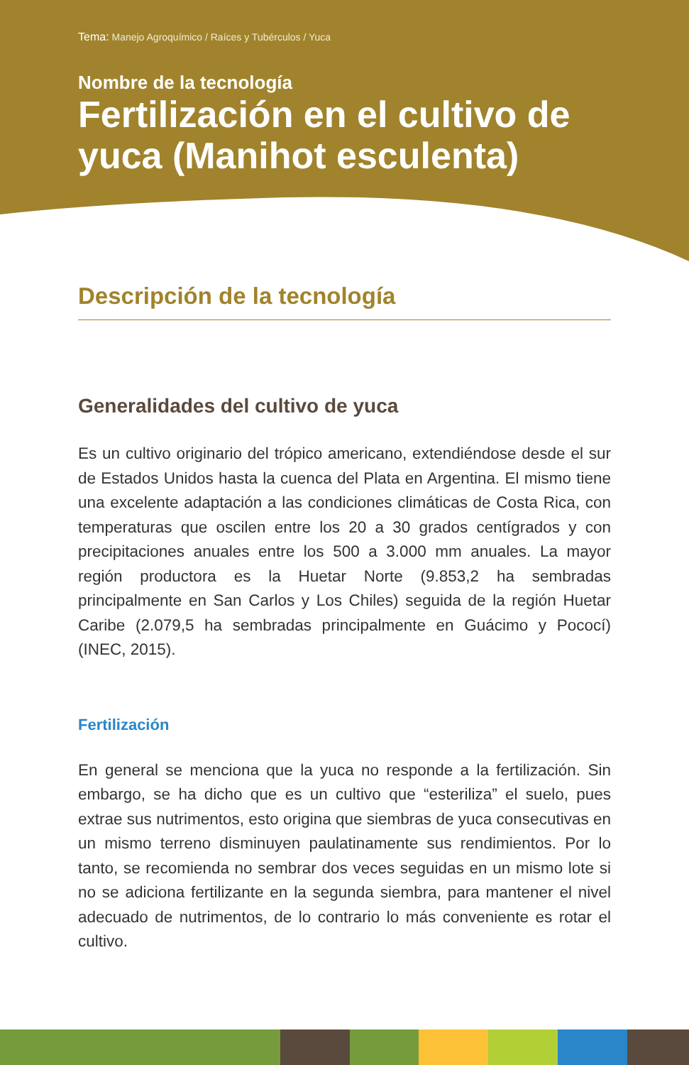Tema: Manejo Agroquímico / Raíces y Tubérculos / Yuca
Nombre de la tecnología
Fertilización en el cultivo de yuca (Manihot esculenta)
Descripción de la tecnología
Generalidades del cultivo de yuca
Es un cultivo originario del trópico americano, extendiéndose desde el sur de Estados Unidos hasta la cuenca del Plata en Argentina. El mismo tiene una excelente adaptación a las condiciones climáticas de Costa Rica, con temperaturas que oscilen entre los 20 a 30 grados centígrados y con precipitaciones anuales entre los 500 a 3.000 mm anuales. La mayor región productora es la Huetar Norte (9.853,2 ha sembradas principalmente en San Carlos y Los Chiles) seguida de la región Huetar Caribe (2.079,5 ha sembradas principalmente en Guácimo y Pococí) (INEC, 2015).
Fertilización
En general se menciona que la yuca no responde a la fertilización. Sin embargo, se ha dicho que es un cultivo que “esteriliza” el suelo, pues extrae sus nutrimentos, esto origina que siembras de yuca consecutivas en un mismo terreno disminuyen paulatinamente sus rendimientos. Por lo tanto, se recomienda no sembrar dos veces seguidas en un mismo lote si no se adiciona fertilizante en la segunda siembra, para mantener el nivel adecuado de nutrimentos, de lo contrario lo más conveniente es rotar el cultivo.